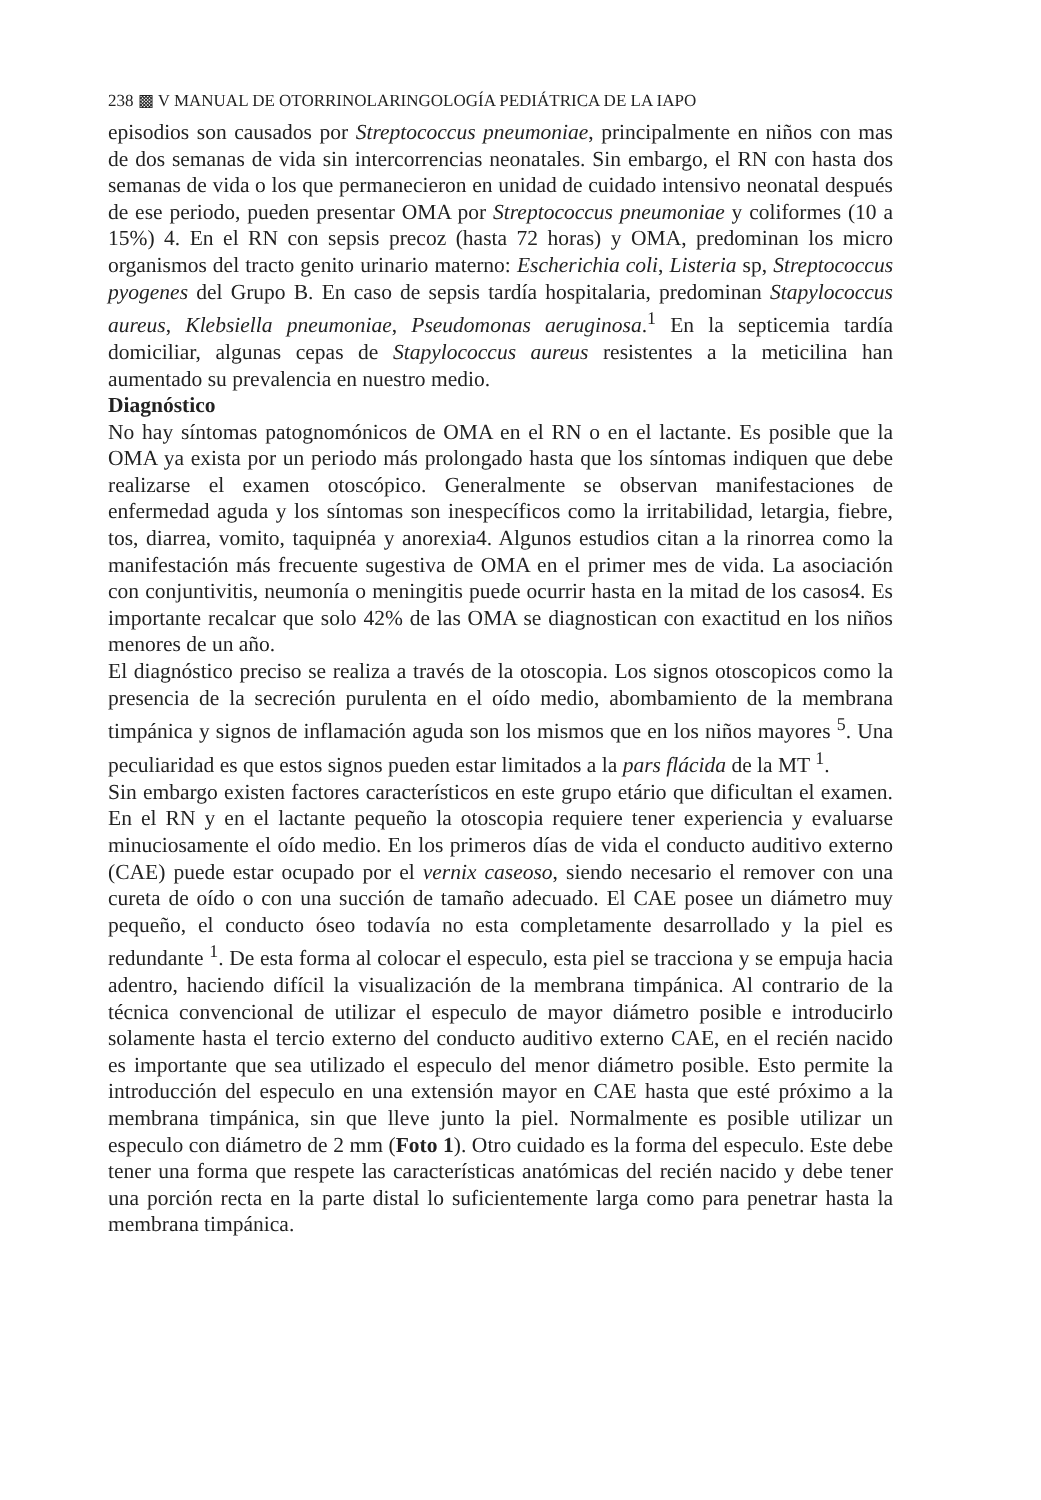238 ▩ V MANUAL DE OTORRINOLARINGOLOGÍA PEDIÁTRICA DE LA IAPO
episodios son causados por Streptococcus pneumoniae, principalmente en niños con mas de dos semanas de vida sin intercorrencias neonatales. Sin embargo, el RN con hasta dos semanas de vida o los que permanecieron en unidad de cuidado intensivo neonatal después de ese periodo, pueden presentar OMA por Streptococcus pneumoniae y coliformes (10 a 15%) 4. En el RN con sepsis precoz (hasta 72 horas) y OMA, predominan los micro organismos del tracto genito urinario materno: Escherichia coli, Listeria sp, Streptococcus pyogenes del Grupo B. En caso de sepsis tardía hospitalaria, predominan Stapylococcus aureus, Klebsiella pneumoniae, Pseudomonas aeruginosa.<sup>1</sup> En la septicemia tardía domiciliar, algunas cepas de Stapylococcus aureus resistentes a la meticilina han aumentado su prevalencia en nuestro medio.
Diagnóstico
No hay síntomas patognomónicos de OMA en el RN o en el lactante. Es posible que la OMA ya exista por un periodo más prolongado hasta que los síntomas indiquen que debe realizarse el examen otoscópico. Generalmente se observan manifestaciones de enfermedad aguda y los síntomas son inespecíficos como la irritabilidad, letargia, fiebre, tos, diarrea, vomito, taquipnéa y anorexia4. Algunos estudios citan a la rinorrea como la manifestación más frecuente sugestiva de OMA en el primer mes de vida. La asociación con conjuntivitis, neumonía o meningitis puede ocurrir hasta en la mitad de los casos4. Es importante recalcar que solo 42% de las OMA se diagnostican con exactitud en los niños menores de un año.
El diagnóstico preciso se realiza a través de la otoscopia. Los signos otoscopicos como la presencia de la secreción purulenta en el oído medio, abombamiento de la membrana timpánica y signos de inflamación aguda son los mismos que en los niños mayores <sup>5</sup>. Una peculiaridad es que estos signos pueden estar limitados a la pars flácida de la MT <sup>1</sup>.
Sin embargo existen factores característicos en este grupo etário que dificultan el examen. En el RN y en el lactante pequeño la otoscopia requiere tener experiencia y evaluarse minuciosamente el oído medio. En los primeros días de vida el conducto auditivo externo (CAE) puede estar ocupado por el vernix caseoso, siendo necesario el remover con una cureta de oído o con una succión de tamaño adecuado. El CAE posee un diámetro muy pequeño, el conducto óseo todavía no esta completamente desarrollado y la piel es redundante <sup>1</sup>. De esta forma al colocar el especulo, esta piel se tracciona y se empuja hacia adentro, haciendo difícil la visualización de la membrana timpánica. Al contrario de la técnica convencional de utilizar el especulo de mayor diámetro posible e introducirlo solamente hasta el tercio externo del conducto auditivo externo CAE, en el recién nacido es importante que sea utilizado el especulo del menor diámetro posible. Esto permite la introducción del especulo en una extensión mayor en CAE hasta que esté próximo a la membrana timpánica, sin que lleve junto la piel. Normalmente es posible utilizar un especulo con diámetro de 2 mm (Foto 1). Otro cuidado es la forma del especulo. Este debe tener una forma que respete las características anatómicas del recién nacido y debe tener una porción recta en la parte distal lo suficientemente larga como para penetrar hasta la membrana timpánica.